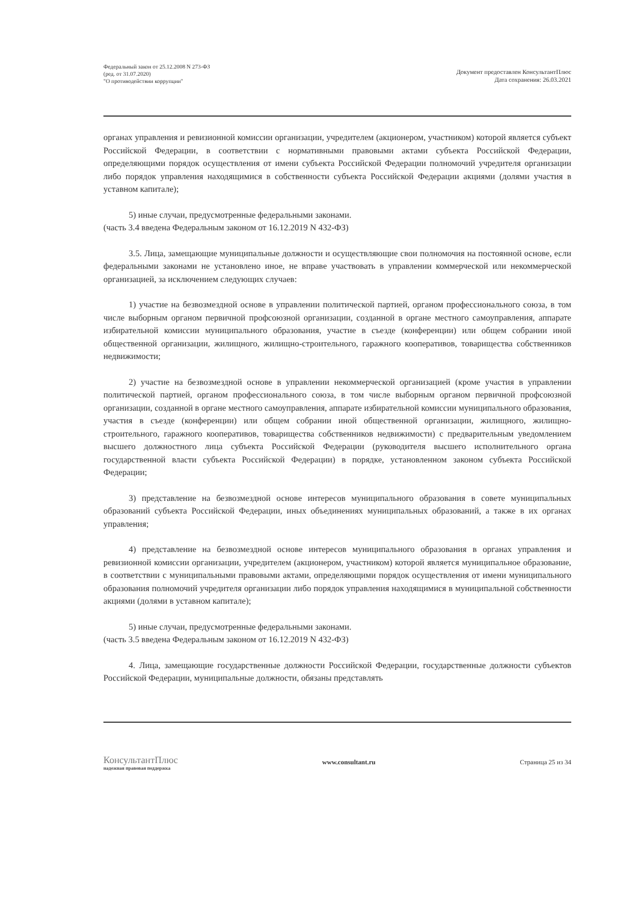Федеральный закон от 25.12.2008 N 273-ФЗ
(ред. от 31.07.2020)
"О противодействии коррупции"
Документ предоставлен КонсультантПлюс
Дата сохранения: 26.03.2021
органах управления и ревизионной комиссии организации, учредителем (акционером, участником) которой является субъект Российской Федерации, в соответствии с нормативными правовыми актами субъекта Российской Федерации, определяющими порядок осуществления от имени субъекта Российской Федерации полномочий учредителя организации либо порядок управления находящимися в собственности субъекта Российской Федерации акциями (долями участия в уставном капитале);
5) иные случаи, предусмотренные федеральными законами.
(часть 3.4 введена Федеральным законом от 16.12.2019 N 432-ФЗ)
3.5. Лица, замещающие муниципальные должности и осуществляющие свои полномочия на постоянной основе, если федеральными законами не установлено иное, не вправе участвовать в управлении коммерческой или некоммерческой организацией, за исключением следующих случаев:
1) участие на безвозмездной основе в управлении политической партией, органом профессионального союза, в том числе выборным органом первичной профсоюзной организации, созданной в органе местного самоуправления, аппарате избирательной комиссии муниципального образования, участие в съезде (конференции) или общем собрании иной общественной организации, жилищного, жилищно-строительного, гаражного кооперативов, товарищества собственников недвижимости;
2) участие на безвозмездной основе в управлении некоммерческой организацией (кроме участия в управлении политической партией, органом профессионального союза, в том числе выборным органом первичной профсоюзной организации, созданной в органе местного самоуправления, аппарате избирательной комиссии муниципального образования, участия в съезде (конференции) или общем собрании иной общественной организации, жилищного, жилищно-строительного, гаражного кооперативов, товарищества собственников недвижимости) с предварительным уведомлением высшего должностного лица субъекта Российской Федерации (руководителя высшего исполнительного органа государственной власти субъекта Российской Федерации) в порядке, установленном законом субъекта Российской Федерации;
3) представление на безвозмездной основе интересов муниципального образования в совете муниципальных образований субъекта Российской Федерации, иных объединениях муниципальных образований, а также в их органах управления;
4) представление на безвозмездной основе интересов муниципального образования в органах управления и ревизионной комиссии организации, учредителем (акционером, участником) которой является муниципальное образование, в соответствии с муниципальными правовыми актами, определяющими порядок осуществления от имени муниципального образования полномочий учредителя организации либо порядок управления находящимися в муниципальной собственности акциями (долями в уставном капитале);
5) иные случаи, предусмотренные федеральными законами.
(часть 3.5 введена Федеральным законом от 16.12.2019 N 432-ФЗ)
4. Лица, замещающие государственные должности Российской Федерации, государственные должности субъектов Российской Федерации, муниципальные должности, обязаны представлять
КонсультантПлюс
надежная правовая поддержка
www.consultant.ru Страница 25 из 34